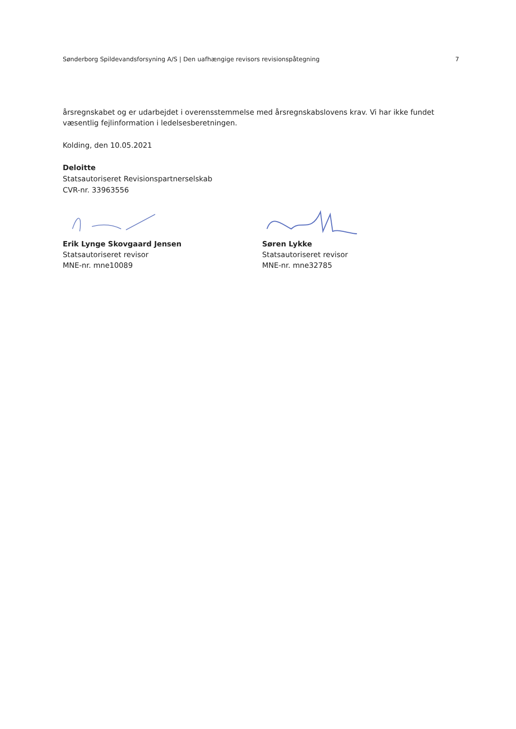Sønderborg Spildevandsforsyning A/S | Den uafhængige revisors revisionspåtegning 7
årsregnskabet og er udarbejdet i overensstemmelse med årsregnskabslovens krav. Vi har ikke fundet væsentlig fejlinformation i ledelsesberetningen.
Kolding, den 10.05.2021
Deloitte
Statsautoriseret Revisionspartnerselskab
CVR-nr. 33963556
Erik Lynge Skovgaard Jensen
Statsautoriseret revisor
MNE-nr. mne10089
Søren Lykke
Statsautoriseret revisor
MNE-nr. mne32785